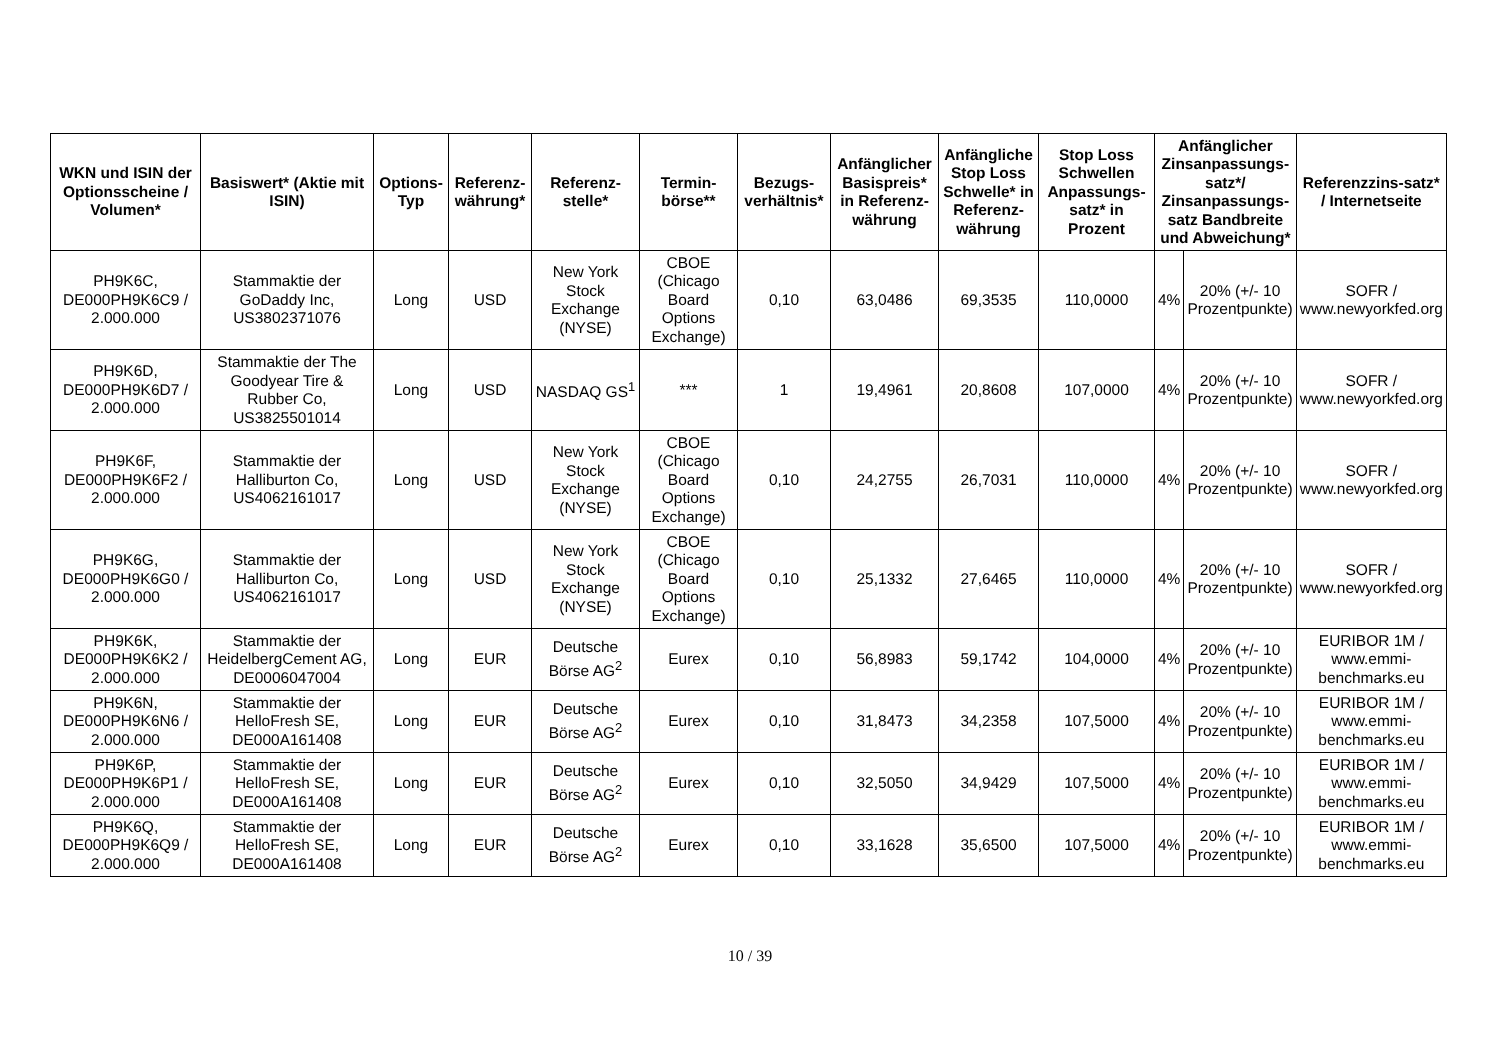| WKN und ISIN der Optionsscheine / Volumen* | Basiswert* (Aktie mit ISIN) | Options-Typ | Referenz-währung* | Referenz-stelle* | Termin-börse** | Bezugs-verhältnis* | Anfänglicher Basispreis* in Referenz-währung | Anfängliche Stop Loss Schwelle* in Referenz-währung | Stop Loss Schwellen Anpassungs-satz* in Prozent | Anfänglicher Zinsanpassungs-satz*/ Zinsanpassungs-satz Bandbreite und Abweichung* | | Referenzzins-satz* / Internetseite |
| --- | --- | --- | --- | --- | --- | --- | --- | --- | --- | --- | --- | --- |
| PH9K6C, DE000PH9K6C9 / 2.000.000 | Stammaktie der GoDaddy Inc, US3802371076 | Long | USD | New York Stock Exchange (NYSE) | CBOE (Chicago Board Options Exchange) | 0,10 | 63,0486 | 69,3535 | 110,0000 | 4% | 20% (+/- 10 Prozentpunkte) | SOFR / www.newyorkfed.org |
| PH9K6D, DE000PH9K6D7 / 2.000.000 | Stammaktie der The Goodyear Tire & Rubber Co, US3825501014 | Long | USD | NASDAQ GS<sup>1</sup> | *** | 1 | 19,4961 | 20,8608 | 107,0000 | 4% | 20% (+/- 10 Prozentpunkte) | SOFR / www.newyorkfed.org |
| PH9K6F, DE000PH9K6F2 / 2.000.000 | Stammaktie der Halliburton Co, US4062161017 | Long | USD | New York Stock Exchange (NYSE) | CBOE (Chicago Board Options Exchange) | 0,10 | 24,2755 | 26,7031 | 110,0000 | 4% | 20% (+/- 10 Prozentpunkte) | SOFR / www.newyorkfed.org |
| PH9K6G, DE000PH9K6G0 / 2.000.000 | Stammaktie der Halliburton Co, US4062161017 | Long | USD | New York Stock Exchange (NYSE) | CBOE (Chicago Board Options Exchange) | 0,10 | 25,1332 | 27,6465 | 110,0000 | 4% | 20% (+/- 10 Prozentpunkte) | SOFR / www.newyorkfed.org |
| PH9K6K, DE000PH9K6K2 / 2.000.000 | Stammaktie der HeidelbergCement AG, DE0006047004 | Long | EUR | Deutsche Börse AG<sup>2</sup> | Eurex | 0,10 | 56,8983 | 59,1742 | 104,0000 | 4% | 20% (+/- 10 Prozentpunkte) | EURIBOR 1M / www.emmi-benchmarks.eu |
| PH9K6N, DE000PH9K6N6 / 2.000.000 | Stammaktie der HelloFresh SE, DE000A161408 | Long | EUR | Deutsche Börse AG<sup>2</sup> | Eurex | 0,10 | 31,8473 | 34,2358 | 107,5000 | 4% | 20% (+/- 10 Prozentpunkte) | EURIBOR 1M / www.emmi-benchmarks.eu |
| PH9K6P, DE000PH9K6P1 / 2.000.000 | Stammaktie der HelloFresh SE, DE000A161408 | Long | EUR | Deutsche Börse AG<sup>2</sup> | Eurex | 0,10 | 32,5050 | 34,9429 | 107,5000 | 4% | 20% (+/- 10 Prozentpunkte) | EURIBOR 1M / www.emmi-benchmarks.eu |
| PH9K6Q, DE000PH9K6Q9 / 2.000.000 | Stammaktie der HelloFresh SE, DE000A161408 | Long | EUR | Deutsche Börse AG<sup>2</sup> | Eurex | 0,10 | 33,1628 | 35,6500 | 107,5000 | 4% | 20% (+/- 10 Prozentpunkte) | EURIBOR 1M / www.emmi-benchmarks.eu |
10 / 39